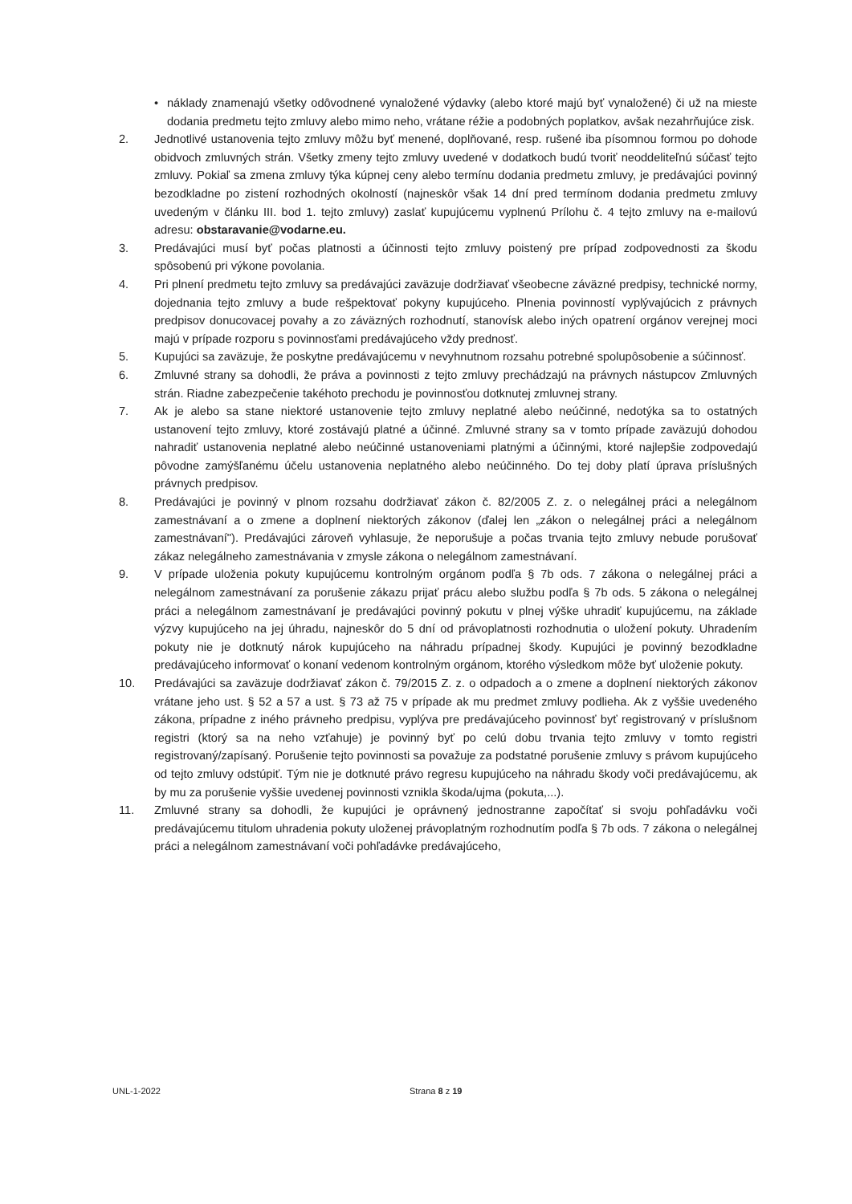• náklady znamenajú všetky odôvodnené vynaložené výdavky (alebo ktoré majú byť vynaložené) či už na mieste dodania predmetu tejto zmluvy alebo mimo neho, vrátane réžie a podobných poplatkov, avšak nezahrňujúce zisk.
2. Jednotlivé ustanovenia tejto zmluvy môžu byť menené, doplňované, resp. rušené iba písomnou formou po dohode obidvoch zmluvných strán. Všetky zmeny tejto zmluvy uvedené v dodatkoch budú tvoriť neoddeliteľnú súčasť tejto zmluvy. Pokiaľ sa zmena zmluvy týka kúpnej ceny alebo termínu dodania predmetu zmluvy, je predávajúci povinný bezodkladne po zistení rozhodných okolností (najneskôr však 14 dní pred termínom dodania predmetu zmluvy uvedeným v článku III. bod 1. tejto zmluvy) zaslať kupujúcemu vyplnenú Prílohu č. 4 tejto zmluvy na e-mailovú adresu: obstaravanie@vodarne.eu.
3. Predávajúci musí byť počas platnosti a účinnosti tejto zmluvy poistený pre prípad zodpovednosti za škodu spôsobenú pri výkone povolania.
4. Pri plnení predmetu tejto zmluvy sa predávajúci zaväzuje dodržiavať všeobecne záväzné predpisy, technické normy, dojednania tejto zmluvy a bude rešpektovať pokyny kupujúceho. Plnenia povinností vyplývajúcich z právnych predpisov donucovacej povahy a zo záväzných rozhodnutí, stanovísk alebo iných opatrení orgánov verejnej moci majú v prípade rozporu s povinnosťami predávajúceho vždy prednosť.
5. Kupujúci sa zaväzuje, že poskytne predávajúcemu v nevyhnutnom rozsahu potrebné spolupôsobenie a súčinnosť.
6. Zmluvné strany sa dohodli, že práva a povinnosti z tejto zmluvy prechádzajú na právnych nástupcov Zmluvných strán. Riadne zabezpečenie takéhoto prechodu je povinnosťou dotknutej zmluvnej strany.
7. Ak je alebo sa stane niektoré ustanovenie tejto zmluvy neplatné alebo neúčinné, nedotýka sa to ostatných ustanovení tejto zmluvy, ktoré zostávajú platné a účinné. Zmluvné strany sa v tomto prípade zaväzujú dohodou nahradiť ustanovenia neplatné alebo neúčinné ustanoveniami platnými a účinnými, ktoré najlepšie zodpovedajú pôvodne zamýšľanému účelu ustanovenia neplatného alebo neúčinného. Do tej doby platí úprava príslušných právnych predpisov.
8. Predávajúci je povinný v plnom rozsahu dodržiavať zákon č. 82/2005 Z. z. o nelegálnej práci a nelegálnom zamestnávaní a o zmene a doplnení niektorých zákonov (ďalej len „zákon o nelegálnej práci a nelegálnom zamestnávaní"). Predávajúci zároveň vyhlasuje, že neporušuje a počas trvania tejto zmluvy nebude porušovať zákaz nelegálneho zamestnávania v zmysle zákona o nelegálnom zamestnávaní.
9. V prípade uloženia pokuty kupujúcemu kontrolným orgánom podľa § 7b ods. 7 zákona o nelegálnej práci a nelegálnom zamestnávaní za porušenie zákazu prijať prácu alebo službu podľa § 7b ods. 5 zákona o nelegálnej práci a nelegálnom zamestnávaní je predávajúci povinný pokutu v plnej výške uhradiť kupujúcemu, na základe výzvy kupujúceho na jej úhradu, najneskôr do 5 dní od právoplatnosti rozhodnutia o uložení pokuty. Uhradením pokuty nie je dotknutý nárok kupujúceho na náhradu prípadnej škody. Kupujúci je povinný bezodkladne predávajúceho informovať o konaní vedenom kontrolným orgánom, ktorého výsledkom môže byť uloženie pokuty.
10. Predávajúci sa zaväzuje dodržiavať zákon č. 79/2015 Z. z. o odpadoch a o zmene a doplnení niektorých zákonov vrátane jeho ust. § 52 a 57 a ust. § 73 až 75 v prípade ak mu predmet zmluvy podlieha. Ak z vyššie uvedeného zákona, prípadne z iného právneho predpisu, vyplýva pre predávajúceho povinnosť byť registrovaný v príslušnom registri (ktorý sa na neho vzťahuje) je povinný byť po celú dobu trvania tejto zmluvy v tomto registri registrovaný/zapísaný. Porušenie tejto povinnosti sa považuje za podstatné porušenie zmluvy s právom kupujúceho od tejto zmluvy odstúpiť. Tým nie je dotknuté právo regresu kupujúceho na náhradu škody voči predávajúcemu, ak by mu za porušenie vyššie uvedenej povinnosti vznikla škoda/ujma (pokuta,...).
11. Zmluvné strany sa dohodli, že kupujúci je oprávnený jednostranne započítať si svoju pohľadávku voči predávajúcemu titulom uhradenia pokuty uloženej právoplatným rozhodnutím podľa § 7b ods. 7 zákona o nelegálnej práci a nelegálnom zamestnávaní voči pohľadávke predávajúceho,
UNL-1-2022 Strana 8 z 19